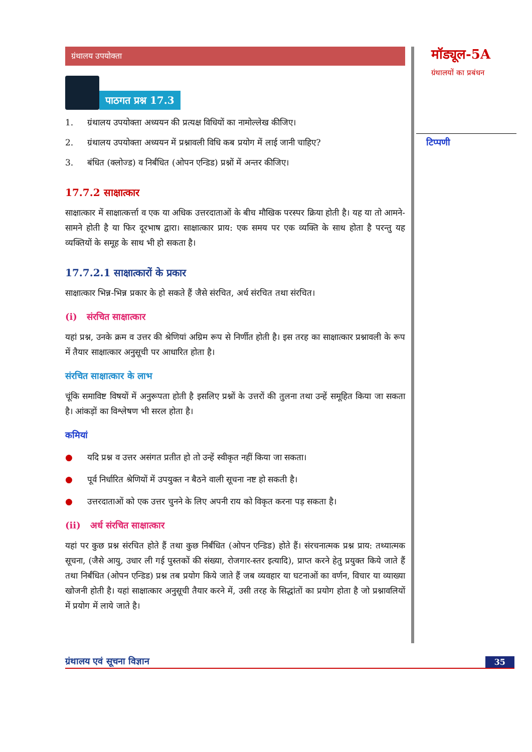ग्रंथालय उपयोक्ता
पाठगत प्रश्न 17.3
1. ग्रंथालय उपयोक्ता अध्ययन की प्रत्यक्ष विधियों का नामोल्लेख कीजिए।
2. ग्रंथालय उपयोक्ता अध्ययन में प्रश्नावली विधि कब प्रयोग में लाई जानी चाहिए?
3. बंधित (क्लोज्ड) व निर्बंधित (ओपन एन्डिड) प्रश्नों में अन्तर कीजिए।
17.7.2 साक्षात्कार
साक्षात्कार में साक्षात्कर्त्ता व एक या अधिक उत्तरदाताओं के बीच मौखिक परस्पर क्रिया होती है। यह या तो आमने-सामने होती है या फिर दूरभाष द्वारा। साक्षात्कार प्राय: एक समय पर एक व्यक्ति के साथ होता है परन्तु यह व्यक्तियों के समूह के साथ भी हो सकता है।
17.7.2.1 साक्षात्कारों के प्रकार
साक्षात्कार भिन्न-भिन्न प्रकार के हो सकते हैं जैसे संरचित, अर्ध संरचित तथा संरचित।
(i) संरचित साक्षात्कार
यहां प्रश्न, उनके क्रम व उत्तर की श्रेणियां अग्रिम रूप से निर्णीत होती है। इस तरह का साक्षात्कार प्रश्नावली के रूप में तैयार साक्षात्कार अनुसूची पर आधारित होता है।
संरचित साक्षात्कार के लाभ
चूंकि समाविष्ट विषयों में अनुरूपता होती है इसलिए प्रश्नों के उत्तरों की तुलना तथा उन्हें समूहित किया जा सकता है। आंकड़ों का विश्लेषण भी सरल होता है।
कमियां
● यदि प्रश्न व उत्तर असंगत प्रतीत हो तो उन्हें स्वीकृत नहीं किया जा सकता।
● पूर्व निर्धारित श्रेणियों में उपयुक्त न बैठने वाली सूचना नष्ट हो सकती है।
● उत्तरदाताओं को एक उत्तर चुनने के लिए अपनी राय को विकृत करना पड़ सकता है।
(ii) अर्ध संरचित साक्षात्कार
यहां पर कुछ प्रश्न संरचित होते हैं तथा कुछ निर्बंधित (ओपन एन्डिड) होते हैं। संरचनात्मक प्रश्न प्राय: तथ्यात्मक सूचना, (जैसे आयु, उधार ली गई पुस्तकों की संख्या, रोजगार-स्तर इत्यादि), प्राप्त करने हेतु प्रयुक्त किये जाते हैं तथा निर्बंधित (ओपन एन्डिड) प्रश्न तब प्रयोग किये जाते हैं जब व्यवहार या घटनाओं का वर्णन, विचार या व्याख्या खोजनी होती है। यहां साक्षात्कार अनुसूची तैयार करने में, उसी तरह के सिद्धांतों का प्रयोग होता है जो प्रश्नावलियों में प्रयोग में लाये जाते है।
मॉड्यूल-5A
ग्रंथालयों का प्रबंधन
टिप्पणी
ग्रंथालय एवं सूचना विज्ञान 35